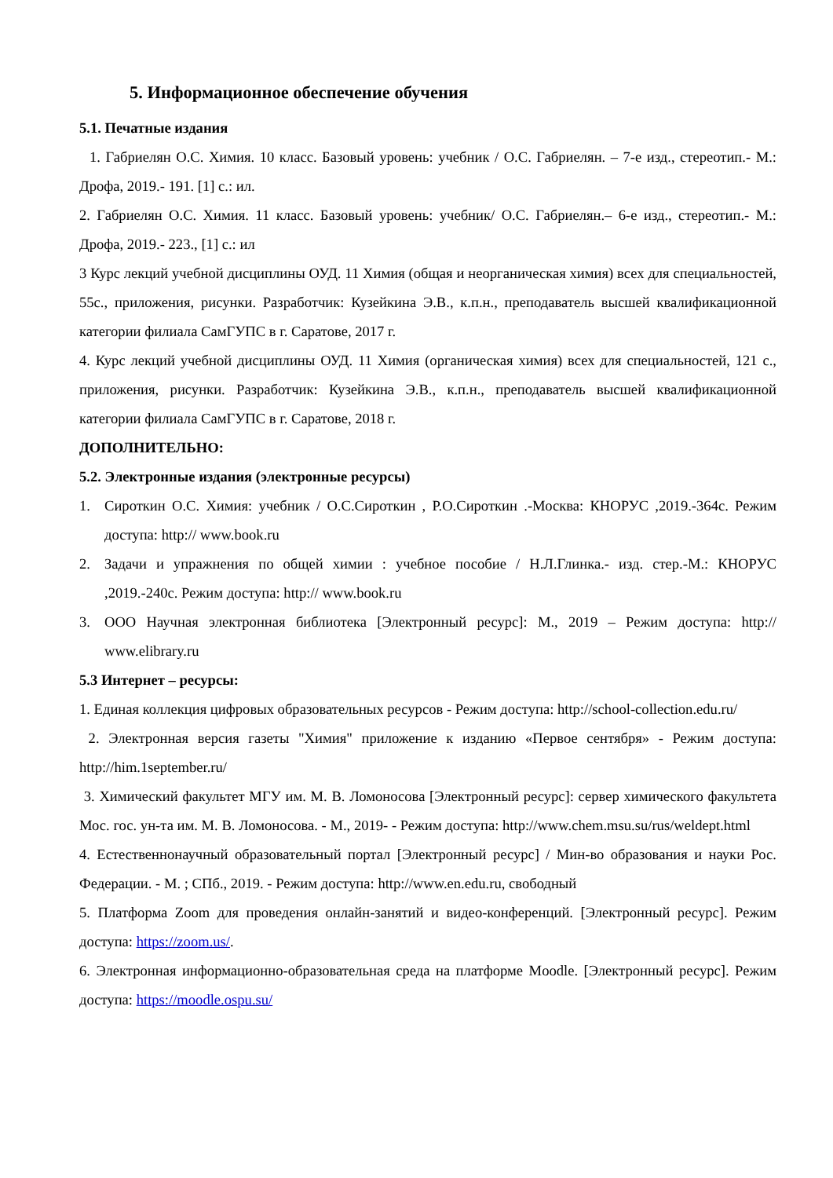5. Информационное обеспечение обучения
5.1. Печатные издания
1. Габриелян О.С. Химия. 10 класс. Базовый уровень: учебник / О.С. Габриелян. – 7-е изд., стереотип.- М.: Дрофа, 2019.- 191. [1] с.: ил.
2. Габриелян О.С. Химия. 11 класс. Базовый уровень: учебник/ О.С. Габриелян.– 6-е изд., стереотип.- М.: Дрофа, 2019.- 223., [1] с.: ил
3 Курс лекций учебной дисциплины ОУД. 11 Химия (общая и неорганическая химия) всех для специальностей, 55с., приложения, рисунки. Разработчик: Кузейкина Э.В., к.п.н., преподаватель высшей квалификационной категории филиала СамГУПС в г. Саратове, 2017 г.
4. Курс лекций учебной дисциплины ОУД. 11 Химия (органическая химия) всех для специальностей, 121 с., приложения, рисунки. Разработчик: Кузейкина Э.В., к.п.н., преподаватель высшей квалификационной категории филиала СамГУПС в г. Саратове, 2018 г.
ДОПОЛНИТЕЛЬНО:
5.2. Электронные издания (электронные ресурсы)
1. Сироткин О.С. Химия: учебник / О.С.Сироткин , Р.О.Сироткин .-Москва: КНОРУС ,2019.-364с. Режим доступа: http:// www.book.ru
2. Задачи и упражнения по общей химии : учебное пособие / Н.Л.Глинка.- изд. стер.-М.: КНОРУС ,2019.-240с. Режим доступа: http:// www.book.ru
3. ООО Научная электронная библиотека [Электронный ресурс]: М., 2019 – Режим доступа: http:// www.elibrary.ru
5.3 Интернет – ресурсы:
1. Единая коллекция цифровых образовательных ресурсов - Режим доступа: http://school-collection.edu.ru/
2. Электронная версия газеты "Химия" приложение к изданию «Первое сентября» - Режим доступа: http://him.1september.ru/
3. Химический факультет МГУ им. М. В. Ломоносова [Электронный ресурс]: сервер химического факультета Мос. гос. ун-та им. М. В. Ломоносова. - М., 2019- - Режим доступа: http://www.chem.msu.su/rus/weldept.html
4. Естественнонаучный образовательный портал [Электронный ресурс] / Мин-во образования и науки Рос. Федерации. - М. ; СПб., 2019. - Режим доступа: http://www.en.edu.ru, свободный
5. Платформа Zoom для проведения онлайн-занятий и видео-конференций. [Электронный ресурс]. Режим доступа: https://zoom.us/.
6. Электронная информационно-образовательная среда на платформе Moodle. [Электронный ресурс]. Режим доступа: https://moodle.ospu.su/